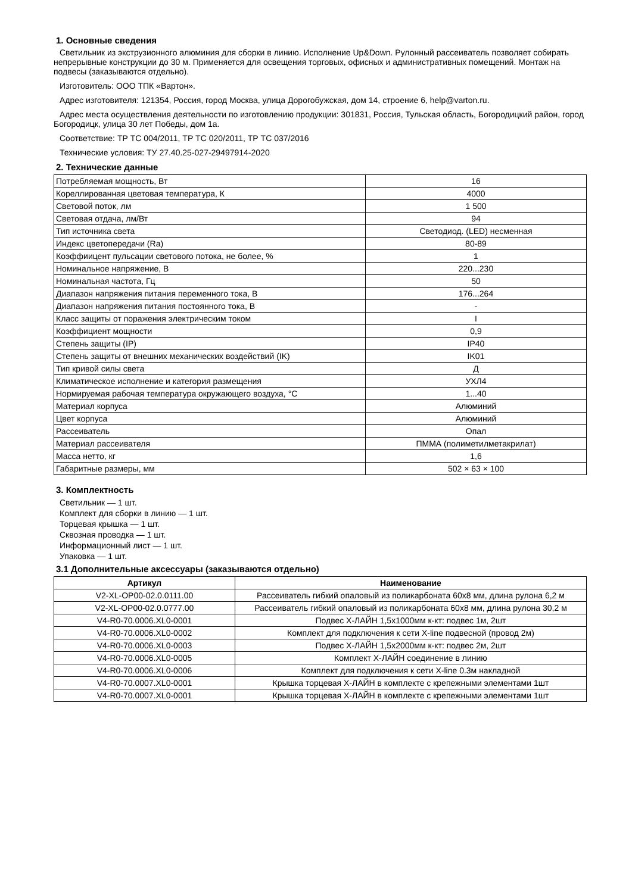1. Основные сведения
Светильник из экструзионного алюминия для сборки в линию. Исполнение Up&Down. Рулонный рассеиватель позволяет собирать непрерывные конструкции до 30 м. Применяется для освещения торговых, офисных и административных помещений. Монтаж на подвесы (заказываются отдельно).
Изготовитель: ООО ТПК «Вартон».
Адрес изготовителя: 121354, Россия, город Москва, улица Дорогобужская, дом 14, строение 6, help@varton.ru.
Адрес места осуществления деятельности по изготовлению продукции: 301831, Россия, Тульская область, Богородицкий район, город Богородицк, улица 30 лет Победы, дом 1а.
Соответствие: ТР ТС 004/2011, ТР ТС 020/2011, ТР ТС 037/2016
Технические условия: ТУ 27.40.25-027-29497914-2020
2. Технические данные
| Потребляемая мощность, Вт | 16 |
| Кореллированная цветовая температура, К | 4000 |
| Световой поток, лм | 1 500 |
| Световая отдача, лм/Вт | 94 |
| Тип источника света | Светодиод. (LED) несменная |
| Индекс цветопередачи (Ra) | 80-89 |
| Коэффиицент пульсации светового потока, не более, % | 1 |
| Номинальное напряжение, В | 220...230 |
| Номинальная частота, Гц | 50 |
| Диапазон напряжения питания переменного тока, В | 176...264 |
| Диапазон напряжения питания постоянного тока, В | - |
| Класс защиты от поражения электрическим током | I |
| Коэффициент мощности | 0,9 |
| Степень защиты (IP) | IP40 |
| Степень защиты от внешних механических воздействий (IK) | IK01 |
| Тип кривой силы света | Д |
| Климатическое исполнение и категория размещения | УХЛ4 |
| Нормируемая рабочая температура окружающего воздуха, °С | 1...40 |
| Материал корпуса | Алюминий |
| Цвет корпуса | Алюминий |
| Рассеиватель | Опал |
| Материал рассеивателя | ПММА (полиметилметакрилат) |
| Масса нетто, кг | 1,6 |
| Габаритные размеры, мм | 502 × 63 × 100 |
3. Комплектность
Светильник — 1 шт.
Комплект для сборки в линию — 1 шт.
Торцевая крышка — 1 шт.
Сквозная проводка — 1 шт.
Информационный лист — 1 шт.
Упаковка — 1 шт.
3.1 Дополнительные аксессуары (заказываются отдельно)
| Артикул | Наименование |
| --- | --- |
| V2-XL-OP00-02.0.0111.00 | Рассеиватель гибкий опаловый из поликарбоната 60x8 мм, длина рулона 6,2 м |
| V2-XL-OP00-02.0.0777.00 | Рассеиватель гибкий опаловый из поликарбоната 60x8 мм, длина рулона 30,2 м |
| V4-R0-70.0006.XL0-0001 | Подвес Х-ЛАЙН 1,5х1000мм к-кт: подвес 1м, 2шт |
| V4-R0-70.0006.XL0-0002 | Комплект для подключения к сети X-line подвесной (провод 2м) |
| V4-R0-70.0006.XL0-0003 | Подвес Х-ЛАЙН 1,5х2000мм к-кт: подвес 2м, 2шт |
| V4-R0-70.0006.XL0-0005 | Комплект Х-ЛАЙН соединение в линию |
| V4-R0-70.0006.XL0-0006 | Комплект для подключения к сети X-line 0.3м накладной |
| V4-R0-70.0007.XL0-0001 | Крышка торцевая Х-ЛАЙН в комплекте с крепежными элементами 1шт |
| V4-R0-70.0007.XL0-0001 | Крышка торцевая Х-ЛАЙН в комплекте с крепежными элементами 1шт |